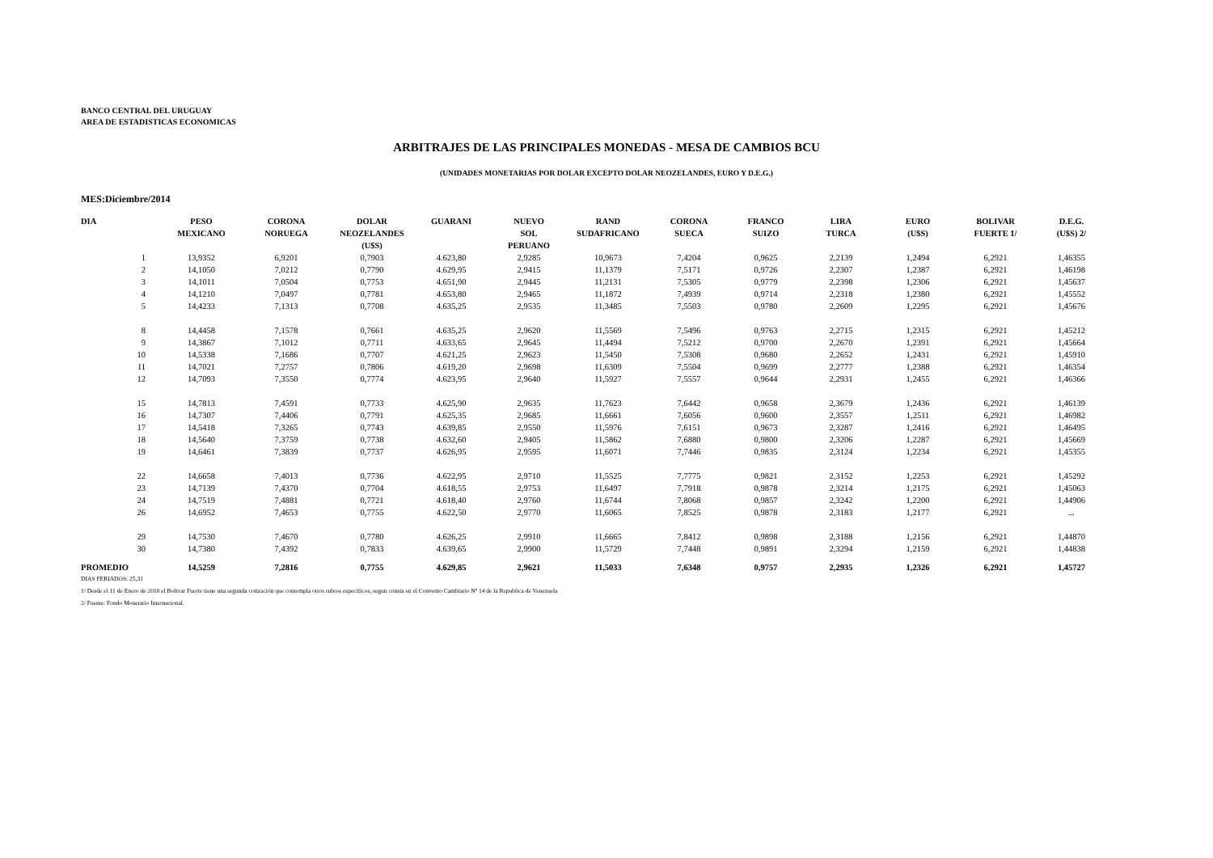BANCO CENTRAL DEL URUGUAY
AREA DE ESTADISTICAS ECONOMICAS
ARBITRAJES DE LAS PRINCIPALES MONEDAS - MESA DE CAMBIOS BCU
(UNIDADES MONETARIAS POR DOLAR EXCEPTO DOLAR NEOZELANDES, EURO Y D.E.G.)
MES:Diciembre/2014
| DIA | PESO MEXICANO | CORONA NORUEGA | DOLAR NEOZELANDES (U$S) | GUARANI | NUEVO SOL PERUANO | RAND SUDAFRICANO | CORONA SUECA | FRANCO SUIZO | LIRA TURCA | EURO (U$S) | BOLIVAR FUERTE 1/ | D.E.G. (U$S) 2/ |
| --- | --- | --- | --- | --- | --- | --- | --- | --- | --- | --- | --- | --- |
| 1 | 13,9352 | 6,9201 | 0,7903 | 4.623,80 | 2,9285 | 10,9673 | 7,4204 | 0,9625 | 2,2139 | 1,2494 | 6,2921 | 1,46355 |
| 2 | 14,1050 | 7,0212 | 0,7790 | 4.629,95 | 2,9415 | 11,1379 | 7,5171 | 0,9726 | 2,2307 | 1,2387 | 6,2921 | 1,46198 |
| 3 | 14,1011 | 7,0504 | 0,7753 | 4.651,90 | 2,9445 | 11,2131 | 7,5305 | 0,9779 | 2,2398 | 1,2306 | 6,2921 | 1,45637 |
| 4 | 14,1210 | 7,0497 | 0,7781 | 4.653,80 | 2,9465 | 11,1872 | 7,4939 | 0,9714 | 2,2318 | 1,2380 | 6,2921 | 1,45552 |
| 5 | 14,4233 | 7,1313 | 0,7708 | 4.635,25 | 2,9535 | 11,3485 | 7,5503 | 0,9780 | 2,2609 | 1,2295 | 6,2921 | 1,45676 |
| 8 | 14,4458 | 7,1578 | 0,7661 | 4.635,25 | 2,9620 | 11,5569 | 7,5496 | 0,9763 | 2,2715 | 1,2315 | 6,2921 | 1,45212 |
| 9 | 14,3867 | 7,1012 | 0,7711 | 4.633,65 | 2,9645 | 11,4494 | 7,5212 | 0,9700 | 2,2670 | 1,2391 | 6,2921 | 1,45664 |
| 10 | 14,5338 | 7,1686 | 0,7707 | 4.621,25 | 2,9623 | 11,5450 | 7,5308 | 0,9680 | 2,2652 | 1,2431 | 6,2921 | 1,45910 |
| 11 | 14,7021 | 7,2757 | 0,7806 | 4.619,20 | 2,9698 | 11,6309 | 7,5504 | 0,9699 | 2,2777 | 1,2388 | 6,2921 | 1,46354 |
| 12 | 14,7093 | 7,3550 | 0,7774 | 4.623,95 | 2,9640 | 11,5927 | 7,5557 | 0,9644 | 2,2931 | 1,2455 | 6,2921 | 1,46366 |
| 15 | 14,7813 | 7,4591 | 0,7733 | 4.625,90 | 2,9635 | 11,7623 | 7,6442 | 0,9658 | 2,3679 | 1,2436 | 6,2921 | 1,46139 |
| 16 | 14,7307 | 7,4406 | 0,7791 | 4.625,35 | 2,9685 | 11,6661 | 7,6056 | 0,9600 | 2,3557 | 1,2511 | 6,2921 | 1,46982 |
| 17 | 14,5418 | 7,3265 | 0,7743 | 4.639,85 | 2,9550 | 11,5976 | 7,6151 | 0,9673 | 2,3287 | 1,2416 | 6,2921 | 1,46495 |
| 18 | 14,5640 | 7,3759 | 0,7738 | 4.632,60 | 2,9405 | 11,5862 | 7,6880 | 0,9800 | 2,3206 | 1,2287 | 6,2921 | 1,45669 |
| 19 | 14,6461 | 7,3839 | 0,7737 | 4.626,95 | 2,9595 | 11,6071 | 7,7446 | 0,9835 | 2,3124 | 1,2234 | 6,2921 | 1,45355 |
| 22 | 14,6658 | 7,4013 | 0,7736 | 4.622,95 | 2,9710 | 11,5525 | 7,7775 | 0,9821 | 2,3152 | 1,2253 | 6,2921 | 1,45292 |
| 23 | 14,7139 | 7,4370 | 0,7704 | 4.618,55 | 2,9753 | 11,6497 | 7,7918 | 0,9878 | 2,3214 | 1,2175 | 6,2921 | 1,45063 |
| 24 | 14,7519 | 7,4881 | 0,7721 | 4.618,40 | 2,9760 | 11,6744 | 7,8068 | 0,9857 | 2,3242 | 1,2200 | 6,2921 | 1,44906 |
| 26 | 14,6952 | 7,4653 | 0,7755 | 4.622,50 | 2,9770 | 11,6065 | 7,8525 | 0,9878 | 2,3183 | 1,2177 | 6,2921 | ... |
| 29 | 14,7530 | 7,4670 | 0,7780 | 4.626,25 | 2,9910 | 11,6665 | 7,8412 | 0,9898 | 2,3188 | 1,2156 | 6,2921 | 1,44870 |
| 30 | 14,7380 | 7,4392 | 0,7833 | 4.639,65 | 2,9900 | 11,5729 | 7,7448 | 0,9891 | 2,3294 | 1,2159 | 6,2921 | 1,44838 |
| PROMEDIO | 14,5259 | 7,2816 | 0,7755 | 4.629,85 | 2,9621 | 11,5033 | 7,6348 | 0,9757 | 2,2935 | 1,2326 | 6,2921 | 1,45727 |
DIAS FERIADOS: 25,31
1/ Desde el 11 de Enero de 2010 el Bolivar Fuerte tiene una segunda cotización que contempla otros rubros especificos, segun consta en el Convenio Cambiario Nº 14 de la Republica de Venezuela
2/ Fuente: Fondo Monetario Internacional.